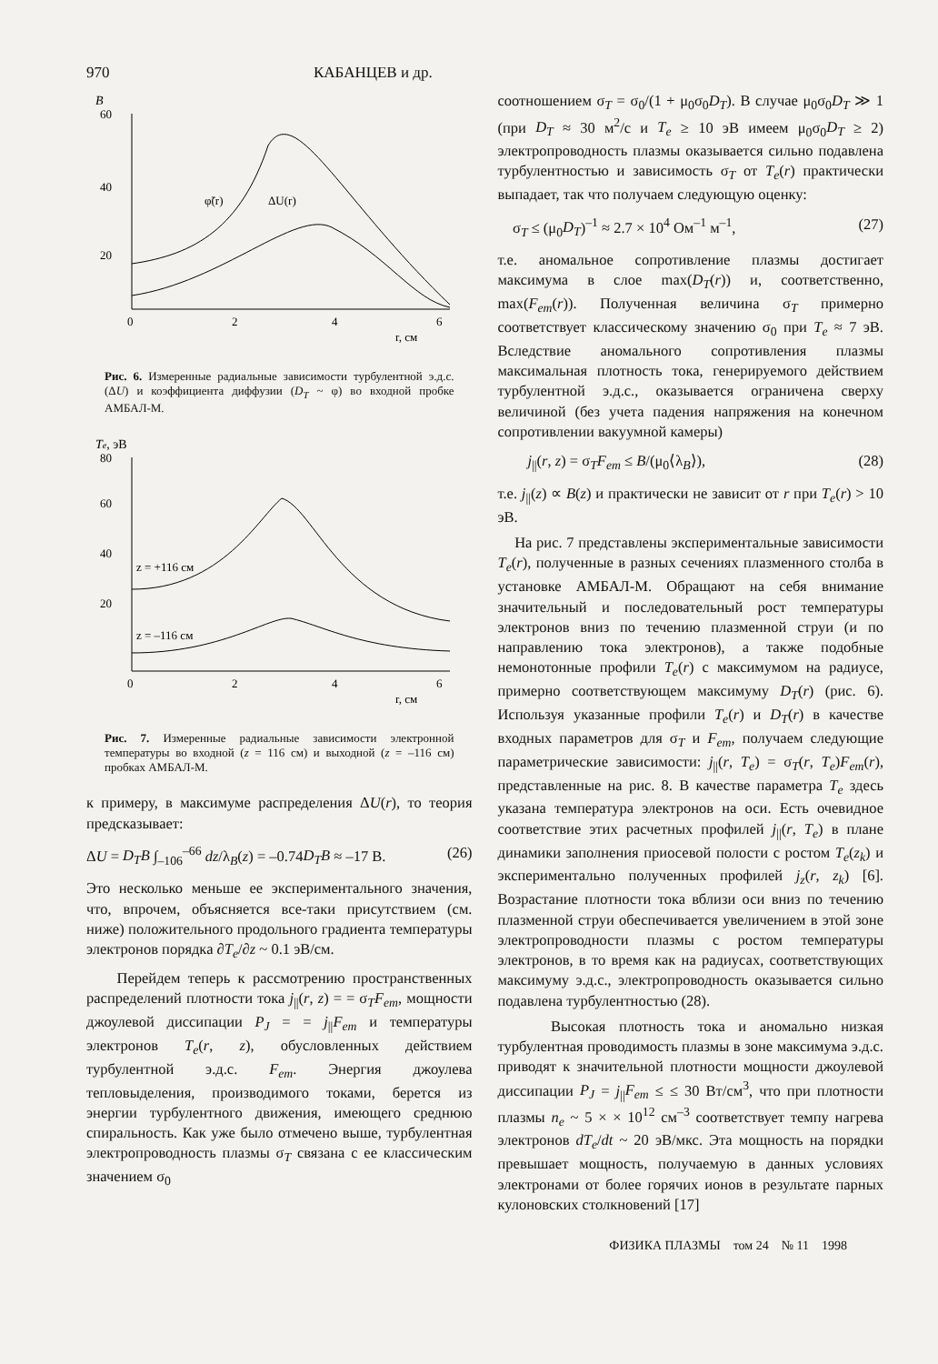970 КАБАНЦЕВ и др.
B
60
40
20
0
2
4
6
φ̃(r)
ΔU(r)
r, см
Рис. 6. Измеренные радиальные зависимости турбулентной э.д.с. (ΔU) и коэффициента диффузии (D<sub>T</sub> ~ φ) во входной пробке АМБАЛ-М.
Te, эВ
80
60
40
20
z = +116 см
z = –116 см
0
2
4
6
r, см
Рис. 7. Измеренные радиальные зависимости электронной температуры во входной (z = 116 см) и выходной (z = –116 см) пробках АМБАЛ-М.
к примеру, в максимуме распределения ΔU(r), то теория предсказывает:
ΔU = D<sub>T</sub>B ∫<sub>–106</sub><sup>–66</sup> dz/λ<sub>B</sub>(z) = –0.74D<sub>T</sub>B ≈ –17 В. (26)
Это несколько меньше ее экспериментального значения, что, впрочем, объясняется все-таки присутствием (см. ниже) положительного продольного градиента температуры электронов порядка ∂T<sub>e</sub>/∂z ~ 0.1 эВ/см.
Перейдем теперь к рассмотрению пространственных распределений плотности тока j<sub>||</sub>(r, z) = = σ<sub>T</sub>F<sub>em</sub>, мощности джоулевой диссипации P<sub>J</sub> = = j<sub>||</sub>F<sub>em</sub> и температуры электронов T<sub>e</sub>(r, z), обусловленных действием турбулентной э.д.с. F<sub>em</sub>. Энергия джоулева тепловыделения, производимого токами, берется из энергии турбулентного движения, имеющего среднюю спиральность. Как уже было отмечено выше, турбулентная электропроводность плазмы σ<sub>T</sub> связана с ее классическим значением σ<sub>0</sub>
соотношением σ<sub>T</sub> = σ<sub>0</sub>/(1 + μ<sub>0</sub>σ<sub>0</sub>D<sub>T</sub>). В случае μ<sub>0</sub>σ<sub>0</sub>D<sub>T</sub> ≫ 1 (при D<sub>T</sub> ≈ 30 м<sup>2</sup>/с и T<sub>e</sub> ≥ 10 эВ имеем μ<sub>0</sub>σ<sub>0</sub>D<sub>T</sub> ≥ 2) электропроводность плазмы оказывается сильно подавлена турбулентностью и зависимость σ<sub>T</sub> от T<sub>e</sub>(r) практически выпадает, так что получаем следующую оценку:
σ<sub>T</sub> ≤ (μ<sub>0</sub>D<sub>T</sub>)<sup>–1</sup> ≈ 2.7 × 10<sup>4</sup> Ом<sup>–1</sup> м<sup>–1</sup>, (27)
т.е. аномальное сопротивление плазмы достигает максимума в слое max(D<sub>T</sub>(r)) и, соответственно, max(F<sub>em</sub>(r)). Полученная величина σ<sub>T</sub> примерно соответствует классическому значению σ<sub>0</sub> при T<sub>e</sub> ≈ 7 эВ. Вследствие аномального сопротивления плазмы максимальная плотность тока, генерируемого действием турбулентной э.д.с., оказывается ограничена сверху величиной (без учета падения напряжения на конечном сопротивлении вакуумной камеры)
j<sub>||</sub>(r, z) = σ<sub>T</sub>F<sub>em</sub> ≤ B/(μ<sub>0</sub>⟨λ<sub>B</sub>⟩), (28)
т.е. j<sub>||</sub>(z) ∝ B(z) и практически не зависит от r при T<sub>e</sub>(r) > 10 эВ.
На рис. 7 представлены экспериментальные зависимости T<sub>e</sub>(r), полученные в разных сечениях плазменного столба в установке АМБАЛ-М. Обращают на себя внимание значительный и последовательный рост температуры электронов вниз по течению плазменной струи (и по направлению тока электронов), а также подобные немонотонные профили T<sub>e</sub>(r) с максимумом на радиусе, примерно соответствующем максимуму D<sub>T</sub>(r) (рис. 6). Используя указанные профили T<sub>e</sub>(r) и D<sub>T</sub>(r) в качестве входных параметров для σ<sub>T</sub> и F<sub>em</sub>, получаем следующие параметрические зависимости: j<sub>||</sub>(r, T<sub>e</sub>) = σ<sub>T</sub>(r, T<sub>e</sub>)F<sub>em</sub>(r), представленные на рис. 8. В качестве параметра T<sub>e</sub> здесь указана температура электронов на оси. Есть очевидное соответствие этих расчетных профилей j<sub>||</sub>(r, T<sub>e</sub>) в плане динамики заполнения приосевой полости с ростом T<sub>e</sub>(z<sub>k</sub>) и экспериментально полученных профилей j<sub>z</sub>(r, z<sub>k</sub>) [6]. Возрастание плотности тока вблизи оси вниз по течению плазменной струи обеспечивается увеличением в этой зоне электропроводности плазмы с ростом температуры электронов, в то время как на радиусах, соответствующих максимуму э.д.с., электропроводность оказывается сильно подавлена турбулентностью (28).
Высокая плотность тока и аномально низкая турбулентная проводимость плазмы в зоне максимума э.д.с. приводят к значительной плотности мощности джоулевой диссипации P<sub>J</sub> = j<sub>||</sub>F<sub>em</sub> ≤ ≤ 30 Вт/см<sup>3</sup>, что при плотности плазмы n<sub>e</sub> ~ 5 × × 10<sup>12</sup> см<sup>–3</sup> соответствует темпу нагрева электронов dT<sub>e</sub>/dt ~ 20 эВ/мкс. Эта мощность на порядки превышает мощность, получаемую в данных условиях электронами от более горячих ионов в результате парных кулоновских столкновений [17]
ФИЗИКА ПЛАЗМЫ том 24 № 11 1998